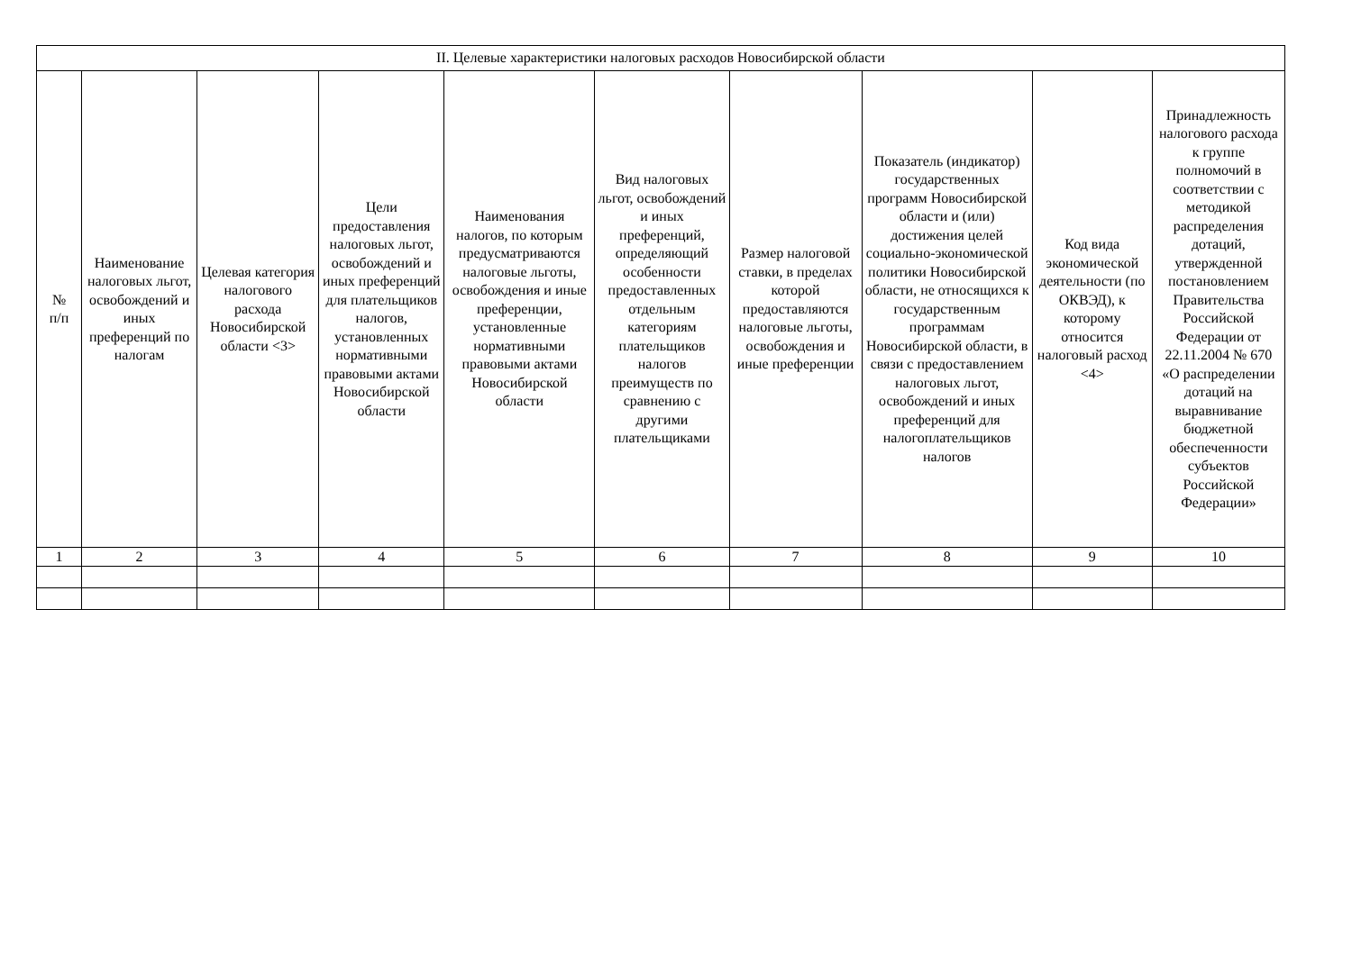| II. Целевые характеристики налоговых расходов Новосибирской области | | | | | | | | | |
| --- | --- | --- | --- | --- | --- | --- | --- | --- | --- |
| № п/п | Наименование налоговых льгот, освобождений и иных преференций по налогам | Целевая категория налогового расхода Новосибирской области <3> | Цели предоставления налоговых льгот, освобождений и иных преференций для плательщиков налогов, установленных нормативными правовыми актами Новосибирской области | Наименования налогов, по которым предусматриваются налоговые льготы, освобождения и иные преференции, установленные нормативными правовыми актами Новосибирской области | Вид налоговых льгот, освобождений и иных преференций, определяющий особенности предоставленных отдельным категориям плательщиков налогов преимуществ по сравнению с другими плательщиками | Размер налоговой ставки, в пределах которой предоставляются налоговые льготы, освобождения и иные преференции | Показатель (индикатор) государственных программ Новосибирской области и (или) достижения целей социально-экономической политики Новосибирской области, не относящихся к государственным программам Новосибирской области, в связи с предоставлением налоговых льгот, освобождений и иных преференций для налогоплательщиков налогов | Код вида экономической деятельности (по ОКВЭД), к которому относится налоговый расход <4> | Принадлежность налогового расхода к группе полномочий в соответствии с методикой распределения дотаций, утвержденной постановлением Правительства Российской Федерации от 22.11.2004 № 670 «О распределении дотаций на выравнивание бюджетной обеспеченности субъектов Российской Федерации» |
| 1 | 2 | 3 | 4 | 5 | 6 | 7 | 8 | 9 | 10 |